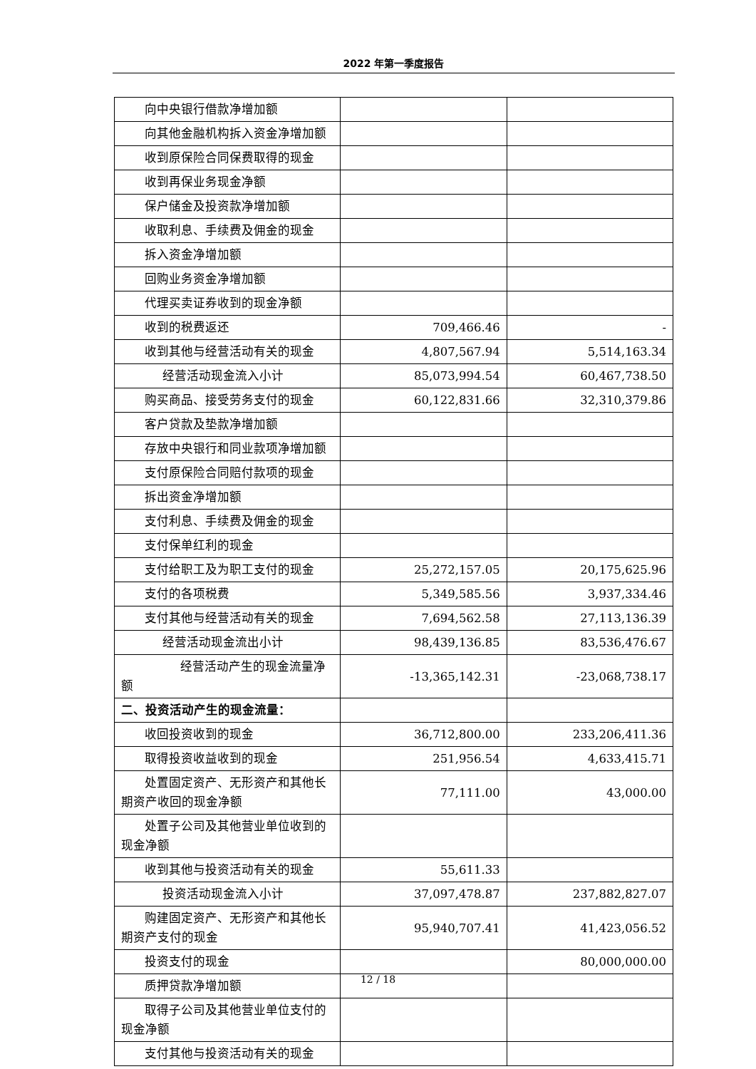2022 年第一季度报告
| 向中央银行借款净增加额 | | |
| 向其他金融机构拆入资金净增加额 | | |
| 收到原保险合同保费取得的现金 | | |
| 收到再保业务现金净额 | | |
| 保户储金及投资款净增加额 | | |
| 收取利息、手续费及佣金的现金 | | |
| 拆入资金净增加额 | | |
| 回购业务资金净增加额 | | |
| 代理买卖证券收到的现金净额 | | |
| 收到的税费返还 | 709,466.46 | - |
| 收到其他与经营活动有关的现金 | 4,807,567.94 | 5,514,163.34 |
| 经营活动现金流入小计 | 85,073,994.54 | 60,467,738.50 |
| 购买商品、接受劳务支付的现金 | 60,122,831.66 | 32,310,379.86 |
| 客户贷款及垫款净增加额 | | |
| 存放中央银行和同业款项净增加额 | | |
| 支付原保险合同赔付款项的现金 | | |
| 拆出资金净增加额 | | |
| 支付利息、手续费及佣金的现金 | | |
| 支付保单红利的现金 | | |
| 支付给职工及为职工支付的现金 | 25,272,157.05 | 20,175,625.96 |
| 支付的各项税费 | 5,349,585.56 | 3,937,334.46 |
| 支付其他与经营活动有关的现金 | 7,694,562.58 | 27,113,136.39 |
| 经营活动现金流出小计 | 98,439,136.85 | 83,536,476.67 |
| 经营活动产生的现金流量净额 | -13,365,142.31 | -23,068,738.17 |
| 二、投资活动产生的现金流量： | | |
| 收回投资收到的现金 | 36,712,800.00 | 233,206,411.36 |
| 取得投资收益收到的现金 | 251,956.54 | 4,633,415.71 |
| 处置固定资产、无形资产和其他长期资产收回的现金净额 | 77,111.00 | 43,000.00 |
| 处置子公司及其他营业单位收到的现金净额 | | |
| 收到其他与投资活动有关的现金 | 55,611.33 | |
| 投资活动现金流入小计 | 37,097,478.87 | 237,882,827.07 |
| 购建固定资产、无形资产和其他长期资产支付的现金 | 95,940,707.41 | 41,423,056.52 |
| 投资支付的现金 | | 80,000,000.00 |
| 质押贷款净增加额 | | |
| 取得子公司及其他营业单位支付的现金净额 | | |
| 支付其他与投资活动有关的现金 | | |
12 / 18